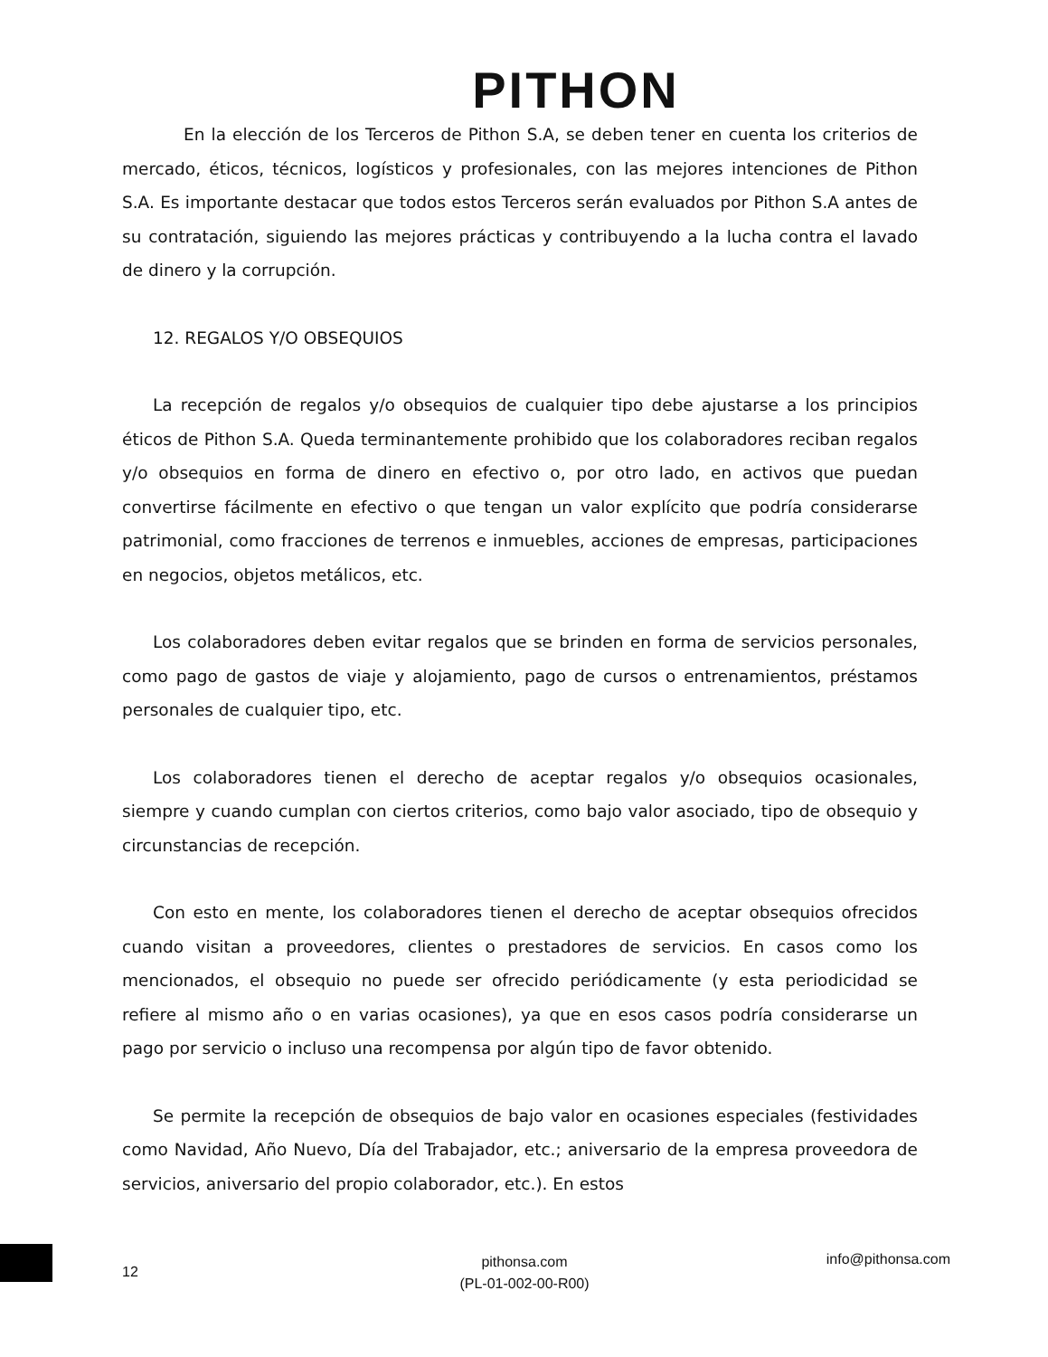PITHON
En la elección de los Terceros de Pithon S.A, se deben tener en cuenta los criterios de mercado, éticos, técnicos, logísticos y profesionales, con las mejores intenciones de Pithon S.A. Es importante destacar que todos estos Terceros serán evaluados por Pithon S.A antes de su contratación, siguiendo las mejores prácticas y contribuyendo a la lucha contra el lavado de dinero y la corrupción.
12. REGALOS Y/O OBSEQUIOS
La recepción de regalos y/o obsequios de cualquier tipo debe ajustarse a los principios éticos de Pithon S.A. Queda terminantemente prohibido que los colaboradores reciban regalos y/o obsequios en forma de dinero en efectivo o, por otro lado, en activos que puedan convertirse fácilmente en efectivo o que tengan un valor explícito que podría considerarse patrimonial, como fracciones de terrenos e inmuebles, acciones de empresas, participaciones en negocios, objetos metálicos, etc.
Los colaboradores deben evitar regalos que se brinden en forma de servicios personales, como pago de gastos de viaje y alojamiento, pago de cursos o entrenamientos, préstamos personales de cualquier tipo, etc.
Los colaboradores tienen el derecho de aceptar regalos y/o obsequios ocasionales, siempre y cuando cumplan con ciertos criterios, como bajo valor asociado, tipo de obsequio y circunstancias de recepción.
Con esto en mente, los colaboradores tienen el derecho de aceptar obsequios ofrecidos cuando visitan a proveedores, clientes o prestadores de servicios. En casos como los mencionados, el obsequio no puede ser ofrecido periódicamente (y esta periodicidad se refiere al mismo año o en varias ocasiones), ya que en esos casos podría considerarse un pago por servicio o incluso una recompensa por algún tipo de favor obtenido.
Se permite la recepción de obsequios de bajo valor en ocasiones especiales (festividades como Navidad, Año Nuevo, Día del Trabajador, etc.; aniversario de la empresa proveedora de servicios, aniversario del propio colaborador, etc.). En estos
12
pithonsa.com
(PL-01-002-00-R00)
info@pithonsa.com